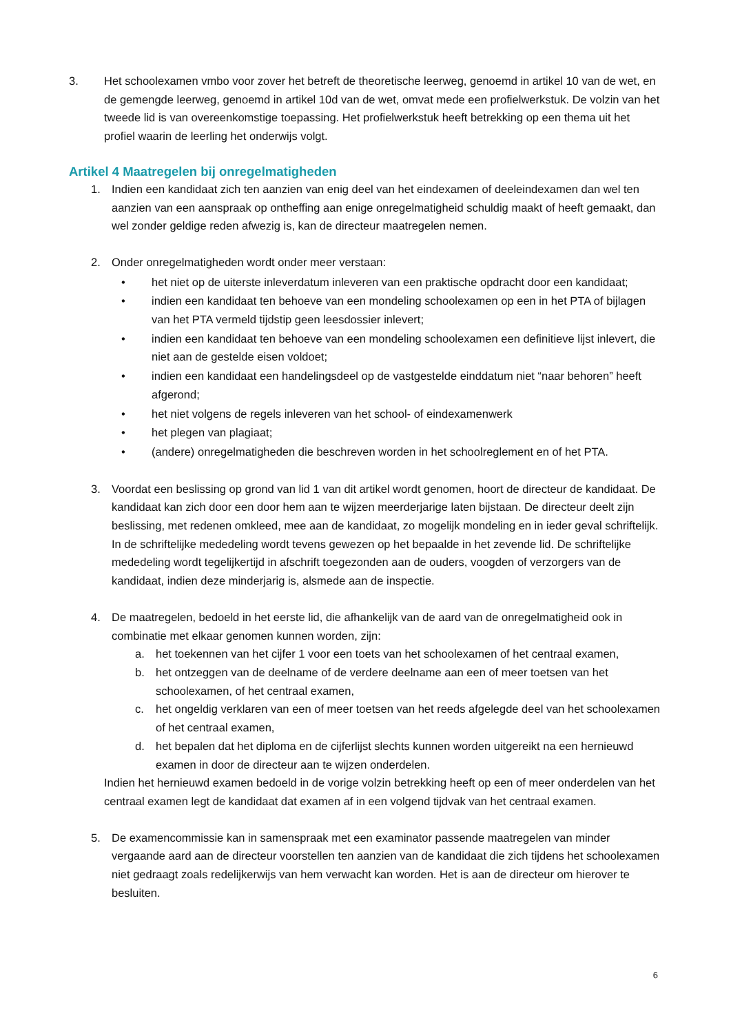3. Het schoolexamen vmbo voor zover het betreft de theoretische leerweg, genoemd in artikel 10 van de wet, en de gemengde leerweg, genoemd in artikel 10d van de wet, omvat mede een profielwerkstuk. De volzin van het tweede lid is van overeenkomstige toepassing. Het profielwerkstuk heeft betrekking op een thema uit het profiel waarin de leerling het onderwijs volgt.
Artikel 4 Maatregelen bij onregelmatigheden
1. Indien een kandidaat zich ten aanzien van enig deel van het eindexamen of deeleindexamen dan wel ten aanzien van een aanspraak op ontheffing aan enige onregelmatigheid schuldig maakt of heeft gemaakt, dan wel zonder geldige reden afwezig is, kan de directeur maatregelen nemen.
2. Onder onregelmatigheden wordt onder meer verstaan:
• het niet op de uiterste inleverdatum inleveren van een praktische opdracht door een kandidaat;
• indien een kandidaat ten behoeve van een mondeling schoolexamen op een in het PTA of bijlagen van het PTA vermeld tijdstip geen leesdossier inlevert;
• indien een kandidaat ten behoeve van een mondeling schoolexamen een definitieve lijst inlevert, die niet aan de gestelde eisen voldoet;
• indien een kandidaat een handelingsdeel op de vastgestelde einddatum niet “naar behoren” heeft afgerond;
• het niet volgens de regels inleveren van het school- of eindexamenwerk
• het plegen van plagiaat;
• (andere) onregelmatigheden die beschreven worden in het schoolreglement en of het PTA.
3. Voordat een beslissing op grond van lid 1 van dit artikel wordt genomen, hoort de directeur de kandidaat. De kandidaat kan zich door een door hem aan te wijzen meerderjarige laten bijstaan. De directeur deelt zijn beslissing, met redenen omkleed, mee aan de kandidaat, zo mogelijk mondeling en in ieder geval schriftelijk. In de schriftelijke mededeling wordt tevens gewezen op het bepaalde in het zevende lid. De schriftelijke mededeling wordt tegelijkertijd in afschrift toegezonden aan de ouders, voogden of verzorgers van de kandidaat, indien deze minderjarig is, alsmede aan de inspectie.
4. De maatregelen, bedoeld in het eerste lid, die afhankelijk van de aard van de onregelmatigheid ook in combinatie met elkaar genomen kunnen worden, zijn:
a. het toekennen van het cijfer 1 voor een toets van het schoolexamen of het centraal examen,
b. het ontzeggen van de deelname of de verdere deelname aan een of meer toetsen van het schoolexamen, of het centraal examen,
c. het ongeldig verklaren van een of meer toetsen van het reeds afgelegde deel van het schoolexamen of het centraal examen,
d. het bepalen dat het diploma en de cijferlijst slechts kunnen worden uitgereikt na een hernieuwd examen in door de directeur aan te wijzen onderdelen.
Indien het hernieuwd examen bedoeld in de vorige volzin betrekking heeft op een of meer onderdelen van het centraal examen legt de kandidaat dat examen af in een volgend tijdvak van het centraal examen.
5. De examencommissie kan in samenspraak met een examinator passende maatregelen van minder vergaande aard aan de directeur voorstellen ten aanzien van de kandidaat die zich tijdens het schoolexamen niet gedraagt zoals redelijkerwijs van hem verwacht kan worden. Het is aan de directeur om hierover te besluiten.
6